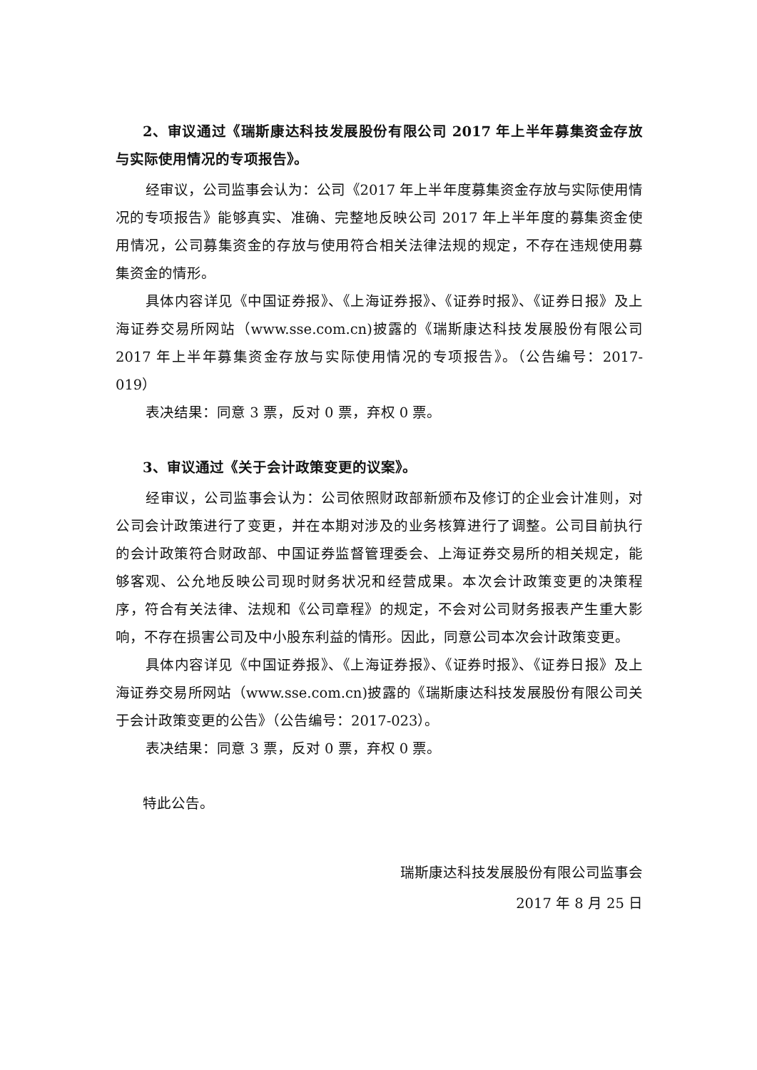2、审议通过《瑞斯康达科技发展股份有限公司 2017 年上半年募集资金存放与实际使用情况的专项报告》。
经审议，公司监事会认为：公司《2017 年上半年度募集资金存放与实际使用情况的专项报告》能够真实、准确、完整地反映公司 2017 年上半年度的募集资金使用情况，公司募集资金的存放与使用符合相关法律法规的规定，不存在违规使用募集资金的情形。
具体内容详见《中国证券报》、《上海证券报》、《证券时报》、《证券日报》及上海证券交易所网站（www.sse.com.cn)披露的《瑞斯康达科技发展股份有限公司 2017 年上半年募集资金存放与实际使用情况的专项报告》。（公告编号：2017-019）
表决结果：同意 3 票，反对 0 票，弃权 0 票。
3、审议通过《关于会计政策变更的议案》。
经审议，公司监事会认为：公司依照财政部新颁布及修订的企业会计准则，对公司会计政策进行了变更，并在本期对涉及的业务核算进行了调整。公司目前执行的会计政策符合财政部、中国证券监督管理委会、上海证券交易所的相关规定，能够客观、公允地反映公司现时财务状况和经营成果。本次会计政策变更的决策程序，符合有关法律、法规和《公司章程》的规定，不会对公司财务报表产生重大影响，不存在损害公司及中小股东利益的情形。因此，同意公司本次会计政策变更。
具体内容详见《中国证券报》、《上海证券报》、《证券时报》、《证券日报》及上海证券交易所网站（www.sse.com.cn)披露的《瑞斯康达科技发展股份有限公司关于会计政策变更的公告》（公告编号：2017-023）。
表决结果：同意 3 票，反对 0 票，弃权 0 票。
特此公告。
瑞斯康达科技发展股份有限公司监事会
2017 年 8 月 25 日